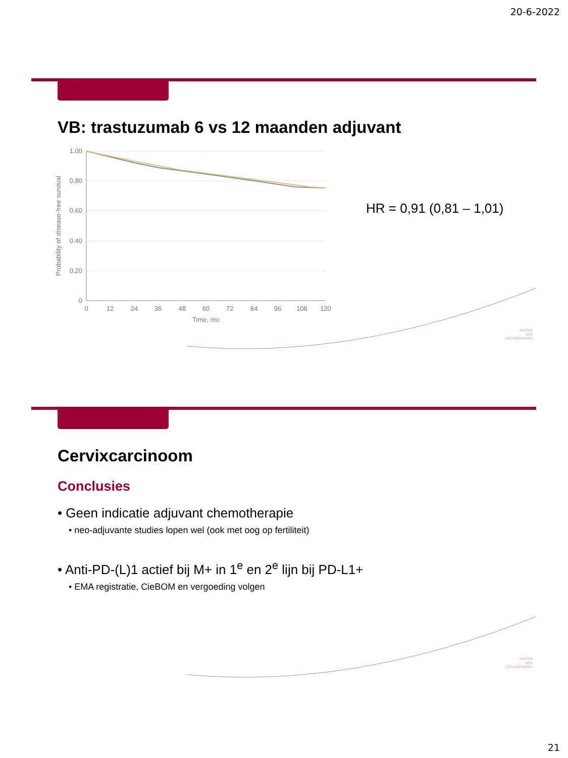20-6-2022
VB: trastuzumab 6 vs 12 maanden adjuvant
1.00
0.80
0.60
0.40
0.20
0
0
12
24
36
48
60
72
84
96
108
120
Time, mo
Probability of disease-free survival
HR = 0,91 (0,81 – 1,01)
ANTONI
VAN
LEEUWENHOEK
Cervixcarcinoom
Conclusies
• Geen indicatie adjuvant chemotherapie
• neo-adjuvante studies lopen wel (ook met oog op fertiliteit)
• Anti-PD-(L)1 actief bij M+ in 1<sup>e</sup> en 2<sup>e</sup> lijn bij PD-L1+
• EMA registratie, CieBOM en vergoeding volgen
ANTONI
VAN
LEEUWENHOEK
21